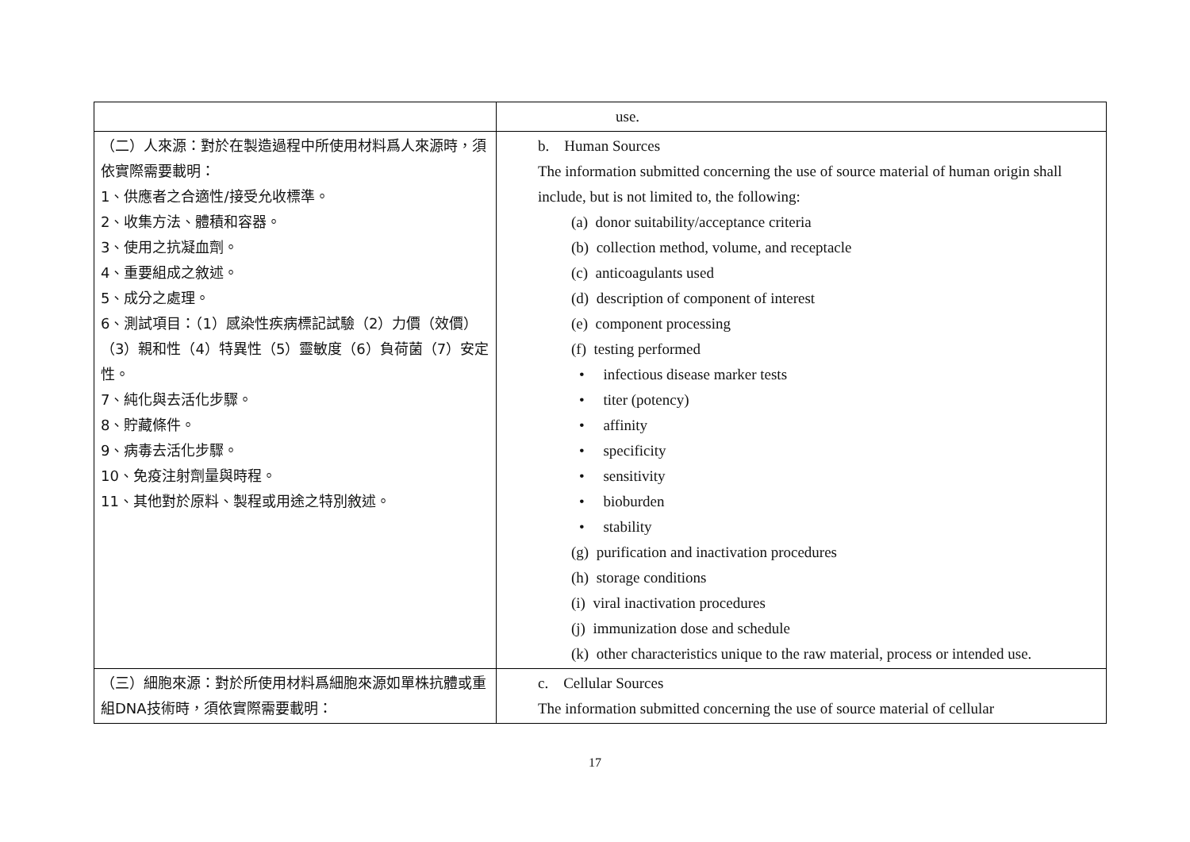| | use. |
| （二）人來源：對於在製造過程中所使用材料爲人來源時，須依實際需要載明： 1、供應者之合適性/接受允收標準。 2、收集方法、體積和容器。 3、使用之抗凝血劑。 4、重要組成之敘述。 5、成分之處理。 6、測試項目：（1）感染性疾病標記試驗（2）力價（效價）（3）親和性（4）特異性（5）靈敏度（6）負荷菌（7）安定性。 7、純化與去活化步驟。 8、貯藏條件。 9、病毒去活化步驟。 10、免疫注射劑量與時程。 11、其他對於原料、製程或用途之特別敘述。 | b. Human Sources The information submitted concerning the use of source material of human origin shall include, but is not limited to, the following: (a) donor suitability/acceptance criteria (b) collection method, volume, and receptacle (c) anticoagulants used (d) description of component of interest (e) component processing (f) testing performed • infectious disease marker tests • titer (potency) • affinity • specificity • sensitivity • bioburden • stability (g) purification and inactivation procedures (h) storage conditions (i) viral inactivation procedures (j) immunization dose and schedule (k) other characteristics unique to the raw material, process or intended use. |
| （三）細胞來源：對於所使用材料爲細胞來源如單株抗體或重組DNA技術時，須依實際需要載明： | c. Cellular Sources The information submitted concerning the use of source material of cellular |
17